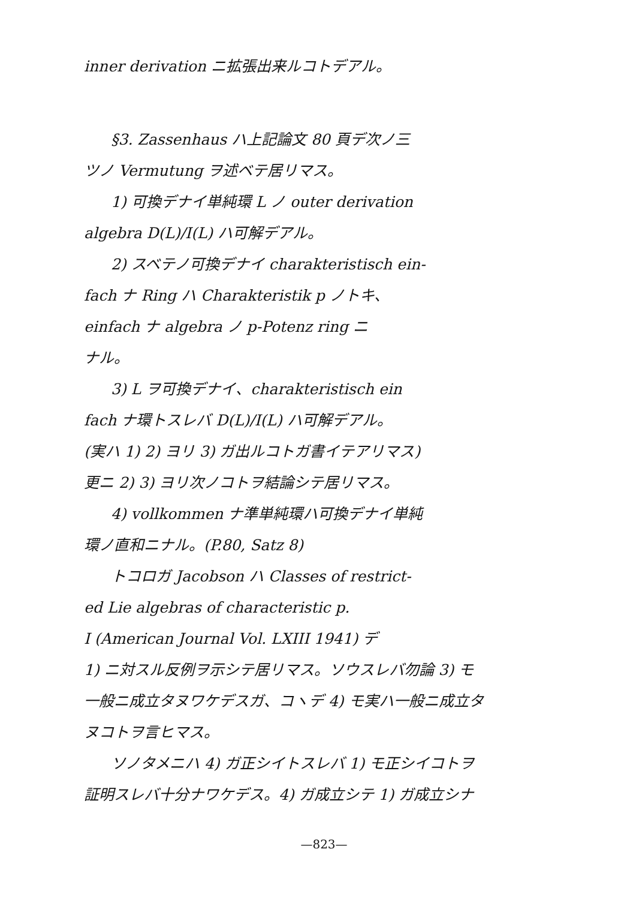inner derivation ニ拡張出来ルコトデアル。
§3. Zassenhaus ハ上記論文 80 頁デ次ノ三
ツノ Vermutung ヲ述ベテ居リマス。
1) 可換デナイ単純環 L ノ outer derivation
algebra D(L)/I(L) ハ可解デアル。
2) スベテノ可換デナイ charakteristisch ein-
fach ナ Ring ハ Charakteristik p ノトキ、
einfach ナ algebra ノ p-Potenz ring ニ
ナル。
3) L ヲ可換デナイ、charakteristisch ein
fach ナ環トスレバ D(L)/I(L) ハ可解デアル。
(実ハ 1) 2) ヨリ 3) ガ出ルコトガ書イテアリマス)
更ニ 2) 3) ヨリ次ノコトヲ結論シテ居リマス。
4) vollkommen ナ準単純環ハ可換デナイ単純
環ノ直和ニナル。(P.80, Satz 8)
トコロガ Jacobson ハ Classes of restrict-
ed Lie algebras of characteristic p.
I (American Journal Vol. LXIII 1941) デ
1) ニ対スル反例ヲ示シテ居リマス。ソウスレバ勿論 3) モ
一般ニ成立タヌワケデスガ、コヽデ 4) モ実ハ一般ニ成立タ
ヌコトヲ言ヒマス。
ソノタメニハ 4) ガ正シイトスレバ 1) モ正シイコトヲ
証明スレバ十分ナワケデス。4) ガ成立シテ 1) ガ成立シナ
—823—